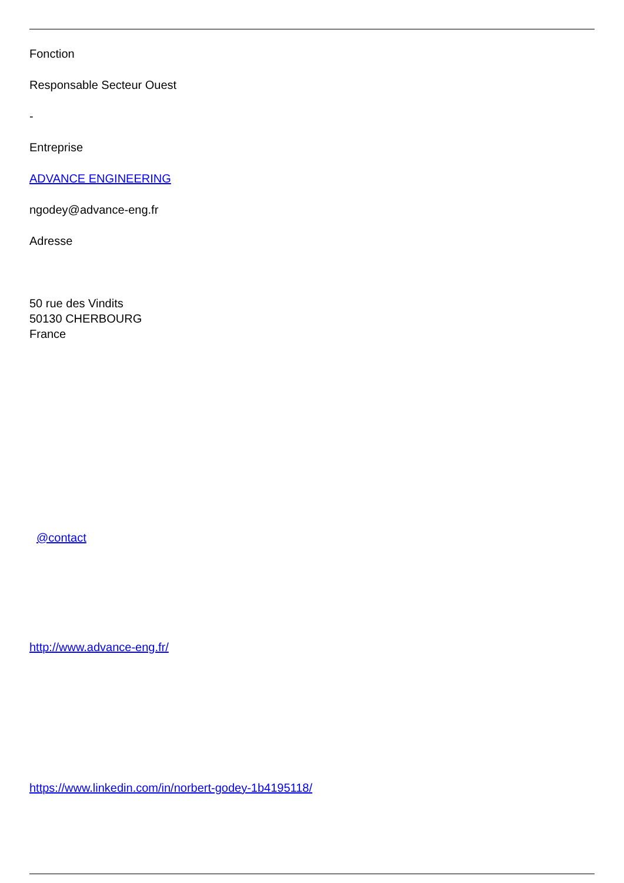Fonction
Responsable Secteur Ouest
-
Entreprise
ADVANCE ENGINEERING
ngodey@advance-eng.fr
Adresse
50 rue des Vindits
50130 CHERBOURG
France
@contact
http://www.advance-eng.fr/
https://www.linkedin.com/in/norbert-godey-1b4195118/